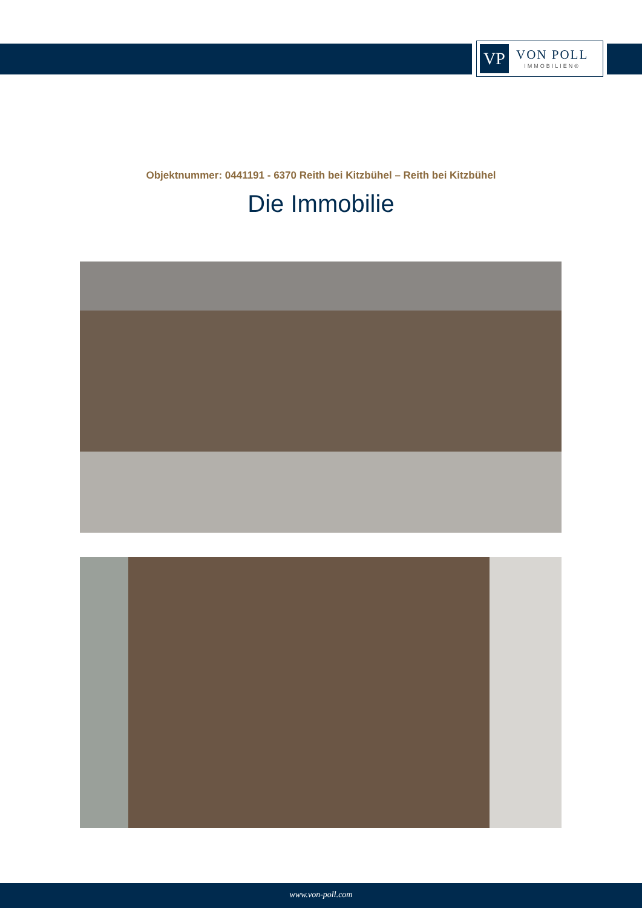VP
VON POLL
IMMOBILIEN®
Objektnummer: 0441191 - 6370 Reith bei Kitzbühel – Reith bei Kitzbühel
Die Immobilie
www.von-poll.com